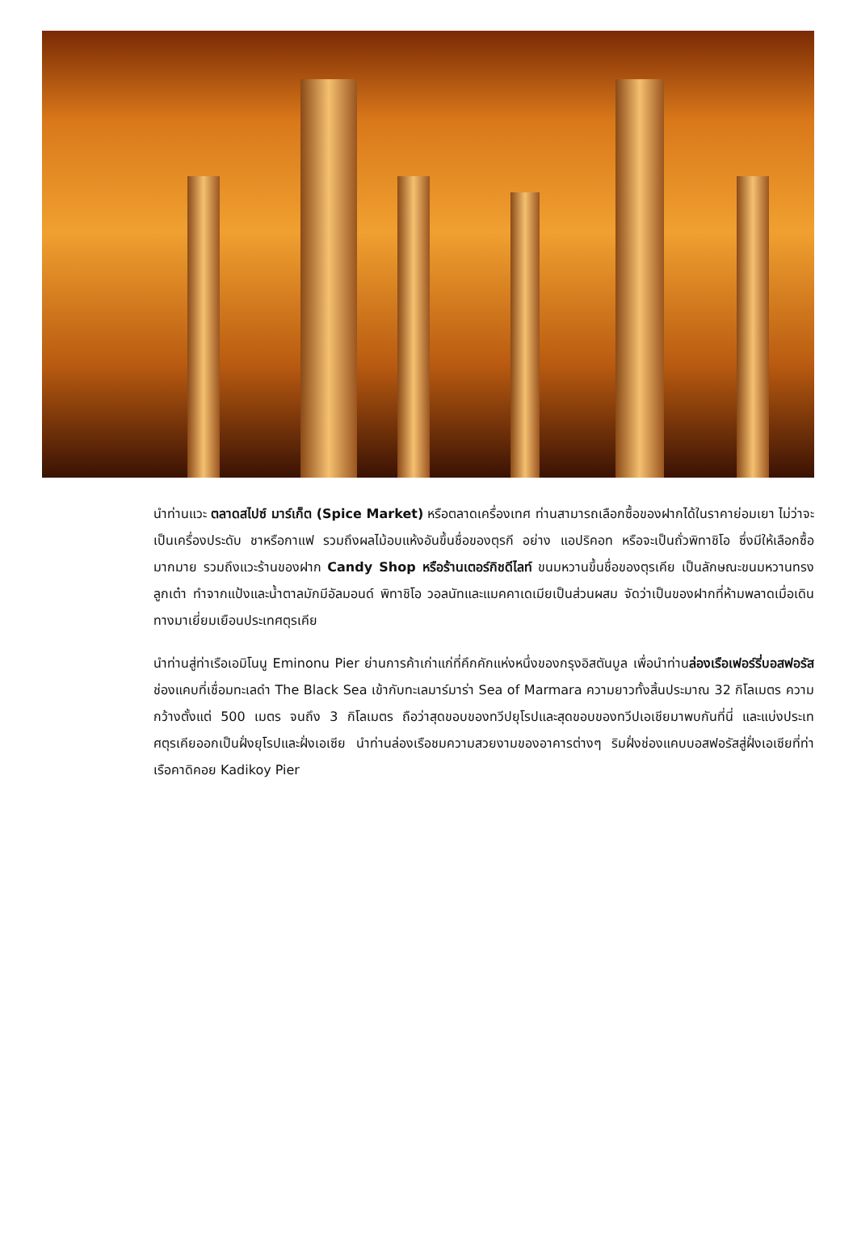นำท่านแวะ ตลาดสไปซ์ มาร์เก็ต (Spice Market) หรือตลาดเครื่องเทศ ท่านสามารถเลือกซื้อของฝากได้ในราคาย่อมเยา ไม่ว่าจะเป็นเครื่องประดับ ชาหรือกาแฟ รวมถึงผลไม้อบแห้งอันขึ้นชื่อของตุรกี อย่าง แอปริคอท หรือจะเป็นถั่วพิทาชิโอ ซึ่งมีให้เลือกซื้อมากมาย รวมถึงแวะร้านของฝาก Candy Shop หรือร้านเตอร์กิชดีไลท์ ขนมหวานขึ้นชื่อของตุรเคีย เป็นลักษณะขนมหวานทรงลูกเต๋า ทำจากแป้งและน้ำตาลมักมีอัลมอนด์ พิทาชิโอ วอลนัทและแมคคาเดเมียเป็นส่วนผสม จัดว่าเป็นของฝากที่ห้ามพลาดเมื่อเดินทางมาเยี่ยมเยือนประเทศตุรเคีย
นำท่านสู่ท่าเรือเอมิโนนู Eminonu Pier ย่านการค้าเก่าแก่ที่คึกคักแห่งหนึ่งของกรุงอิสตันบูล เพื่อนำท่านล่องเรือเฟอร์รี่บอสฟอรัส ช่องแคบที่เชื่อมทะเลดำ The Black Sea เข้ากับทะเลมาร์มาร่า Sea of Marmara ความยาวทั้งสิ้นประมาณ 32 กิโลเมตร ความกว้างตั้งแต่ 500 เมตร จนถึง 3 กิโลเมตร ถือว่าสุดขอบของทวีปยุโรปและสุดขอบของทวีปเอเชียมาพบกันที่นี่ และแบ่งประเทศตุรเคียออกเป็นฝั่งยุโรปและฝั่งเอเซีย นำท่านล่องเรือชมความสวยงามของอาคารต่างๆ ริมฝั่งช่องแคบบอสฟอรัสสู่ฝั่งเอเซียที่ท่าเรือคาดิคอย Kadikoy Pier